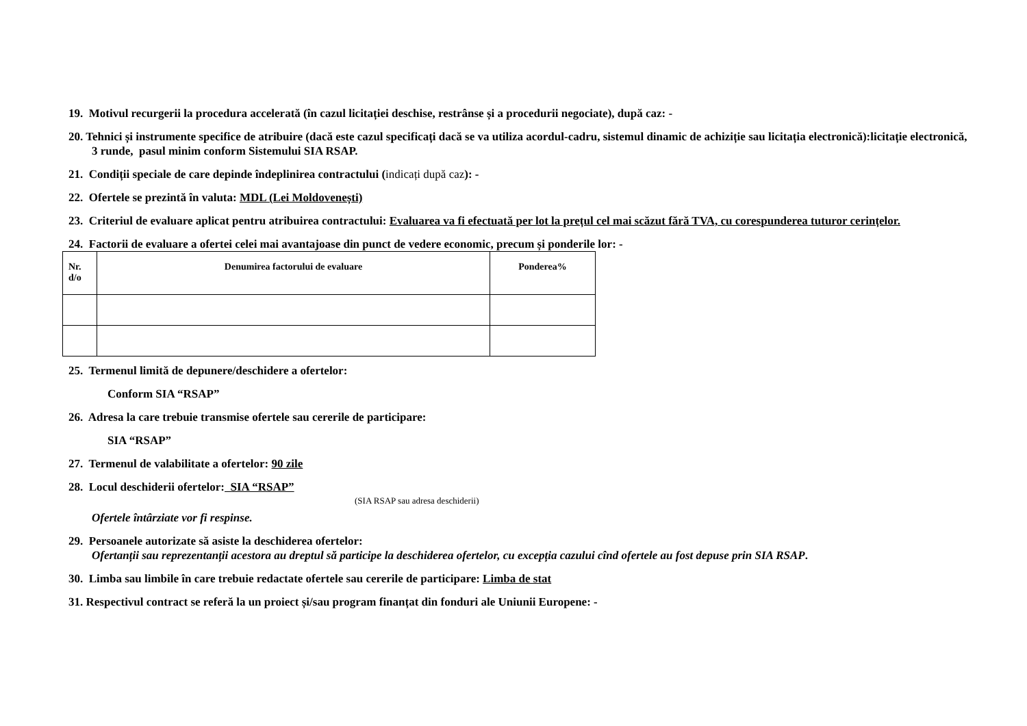19. Motivul recurgerii la procedura accelerată (în cazul licitației deschise, restrânse și a procedurii negociate), după caz: -
20. Tehnici și instrumente specifice de atribuire (dacă este cazul specificați dacă se va utiliza acordul-cadru, sistemul dinamic de achiziție sau licitația electronică):licitație electronică, 3 runde, pasul minim conform Sistemului SIA RSAP.
21. Condiții speciale de care depinde îndeplinirea contractului (indicați după caz): -
22. Ofertele se prezintă în valuta: MDL (Lei Moldovenești)
23. Criteriul de evaluare aplicat pentru atribuirea contractului: Evaluarea va fi efectuată per lot la prețul cel mai scăzut fără TVA, cu corespunderea tuturor cerințelor.
24. Factorii de evaluare a ofertei celei mai avantajoase din punct de vedere economic, precum și ponderile lor: -
| Nr. d/o | Denumirea factorului de evaluare | Ponderea% |
| --- | --- | --- |
25. Termenul limită de depunere/deschidere a ofertelor:
Conform SIA “RSAP”
26. Adresa la care trebuie transmise ofertele sau cererile de participare:
SIA “RSAP”
27. Termenul de valabilitate a ofertelor: 90 zile
28. Locul deschiderii ofertelor: SIA “RSAP”
(SIA RSAP sau adresa deschiderii)
Ofertele întârziate vor fi respinse.
29. Persoanele autorizate să asiste la deschiderea ofertelor:
Ofertanții sau reprezentanții acestora au dreptul să participe la deschiderea ofertelor, cu excepția cazului cînd ofertele au fost depuse prin SIA RSAP.
30. Limba sau limbile în care trebuie redactate ofertele sau cererile de participare: Limba de stat
31. Respectivul contract se referă la un proiect și/sau program finanțat din fonduri ale Uniunii Europene: -